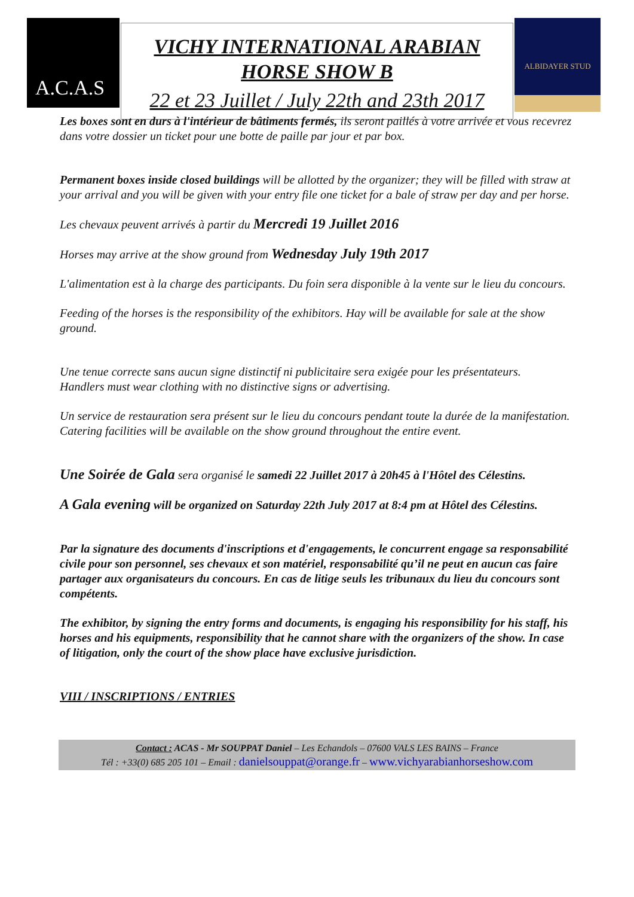A.C.A.S
VICHY INTERNATIONAL ARABIAN HORSE SHOW B
22 et 23 Juillet / July 22th and 23th 2017
ALBIDAYER STUD
Les boxes sont en durs à l'intérieur de bâtiments fermés, ils seront paillés à votre arrivée et vous recevrez dans votre dossier un ticket pour une botte de paille par jour et par box.
Permanent boxes inside closed buildings will be allotted by the organizer; they will be filled with straw at your arrival and you will be given with your entry file one ticket for a bale of straw per day and per horse.
Les chevaux peuvent arrivés à partir du Mercredi 19 Juillet 2016
Horses may arrive at the show ground from Wednesday July 19th 2017
L'alimentation est à la charge des participants. Du foin sera disponible à la vente sur le lieu du concours.
Feeding of the horses is the responsibility of the exhibitors. Hay will be available for sale at the show ground.
Une tenue correcte sans aucun signe distinctif ni publicitaire sera exigée pour les présentateurs.
Handlers must wear clothing with no distinctive signs or advertising.
Un service de restauration sera présent sur le lieu du concours pendant toute la durée de la manifestation.
Catering facilities will be available on the show ground throughout the entire event.
Une Soirée de Gala sera organisé le samedi 22 Juillet 2017 à 20h45 à l'Hôtel des Célestins.
A Gala evening will be organized on Saturday 22th July 2017 at 8:4 pm at Hôtel des Célestins.
Par la signature des documents d'inscriptions et d'engagements, le concurrent engage sa responsabilité civile pour son personnel, ses chevaux et son matériel, responsabilité qu’il ne peut en aucun cas faire partager aux organisateurs du concours. En cas de litige seuls les tribunaux du lieu du concours sont compétents.
The exhibitor, by signing the entry forms and documents, is engaging his responsibility for his staff, his horses and his equipments, responsibility that he cannot share with the organizers of the show. In case of litigation, only the court of the show place have exclusive jurisdiction.
VIII / INSCRIPTIONS / ENTRIES
Contact : ACAS - Mr SOUPPAT Daniel – Les Echandols – 07600 VALS LES BAINS – France
Tél : +33(0) 685 205 101 – Email : danielsouppat@orange.fr – www.vichyarabianhorseshow.com